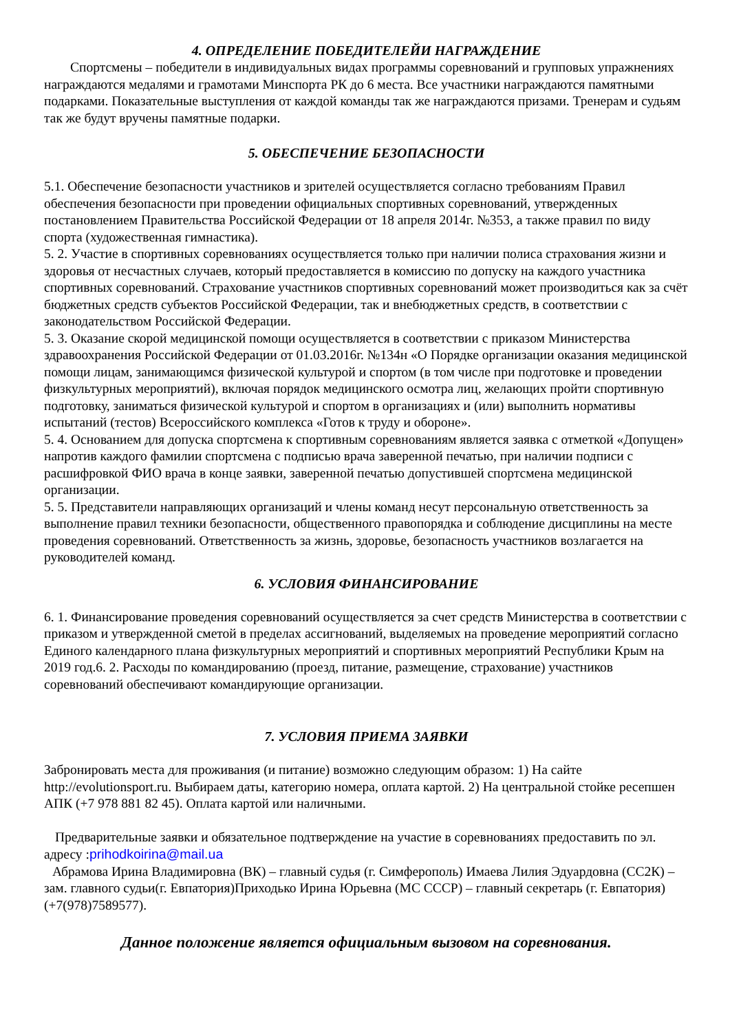4. ОПРЕДЕЛЕНИЕ ПОБЕДИТЕЛЕЙИ НАГРАЖДЕНИЕ
Спортсмены – победители в индивидуальных видах программы соревнований и групповых упражнениях награждаются медалями и грамотами Минспорта РК до 6 места. Все участники награждаются памятными подарками. Показательные выступления от каждой команды так же награждаются призами. Тренерам и судьям так же будут вручены памятные подарки.
5. ОБЕСПЕЧЕНИЕ БЕЗОПАСНОСТИ
5.1. Обеспечение безопасности участников и зрителей осуществляется согласно требованиям Правил обеспечения безопасности при проведении официальных спортивных соревнований, утвержденных постановлением Правительства Российской Федерации от 18 апреля 2014г. №353, а также правил по виду спорта (художественная гимнастика).
5. 2. Участие в спортивных соревнованиях осуществляется только при наличии полиса страхования жизни и здоровья от несчастных случаев, который предоставляется в комиссию по допуску на каждого участника спортивных соревнований. Страхование участников спортивных соревнований может производиться как за счёт бюджетных средств субъектов Российской Федерации, так и внебюджетных средств, в соответствии с законодательством Российской Федерации.
5. 3. Оказание скорой медицинской помощи осуществляется в соответствии с приказом Министерства здравоохранения Российской Федерации от 01.03.2016г. №134н «О Порядке организации оказания медицинской помощи лицам, занимающимся физической культурой и спортом (в том числе при подготовке и проведении физкультурных мероприятий), включая порядок медицинского осмотра лиц, желающих пройти спортивную подготовку, заниматься физической культурой и спортом в организациях и (или) выполнить нормативы испытаний (тестов) Всероссийского комплекса «Готов к труду и обороне».
5. 4. Основанием для допуска спортсмена к спортивным соревнованиям является заявка с отметкой «Допущен» напротив каждого фамилии спортсмена с подписью врача заверенной печатью, при наличии подписи с расшифровкой ФИО врача в конце заявки, заверенной печатью допустившей спортсмена медицинской организации.
5. 5. Представители направляющих организаций и члены команд несут персональную ответственность за выполнение правил техники безопасности, общественного правопорядка и соблюдение дисциплины на месте проведения соревнований. Ответственность за жизнь, здоровье, безопасность участников возлагается на руководителей команд.
6. УСЛОВИЯ ФИНАНСИРОВАНИЕ
6. 1. Финансирование проведения соревнований осуществляется за счет средств Министерства в соответствии с приказом и утвержденной сметой в пределах ассигнований, выделяемых на проведение мероприятий согласно Единого календарного плана физкультурных мероприятий и спортивных мероприятий Республики Крым на 2019 год.6. 2. Расходы по командированию (проезд, питание, размещение, страхование) участников соревнований обеспечивают командирующие организации.
7. УСЛОВИЯ ПРИЕМА ЗАЯВКИ
Забронировать места для проживания (и питание) возможно следующим образом: 1) На сайте http://evolutionsport.ru. Выбираем даты, категорию номера, оплата картой. 2) На центральной стойке ресепшен АПК (+7 978 881 82 45). Оплата картой или наличными.
Предварительные заявки и обязательное подтверждение на участие в соревнованиях предоставить по эл. адресу :prihodkoirina@mail.ua
Абрамова Ирина Владимировна (ВК) – главный судья (г. Симферополь) Имаева Лилия Эдуардовна (СС2К) – зам. главного судьи(г. Евпатория)Приходько Ирина Юрьевна (МС СССР) – главный секретарь (г. Евпатория)(+7(978)7589577).
Данное положение является официальным вызовом на соревнования.